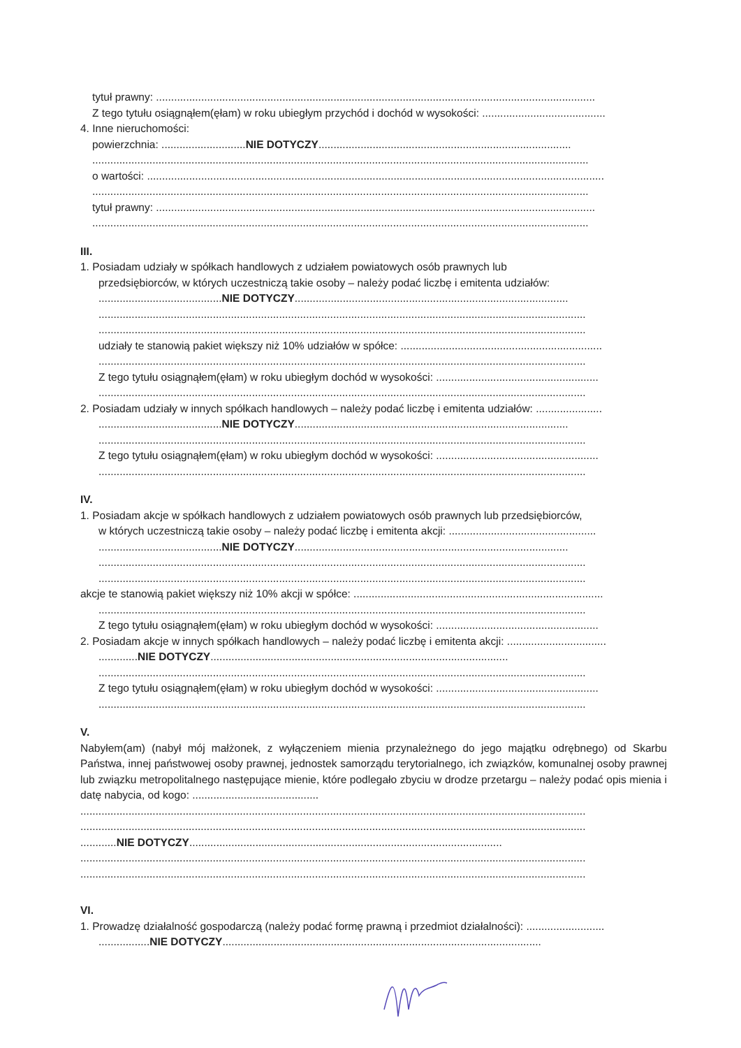tytuł prawny: ..................................................................................................................................................
Z tego tytułu osiągnąłem(ęłam) w roku ubiegłym przychód i dochód w wysokości: .........................................
4. Inne nieruchomości:
powierzchnia: ............................NIE DOTYCZY....................................................................................
.....................................................................................................................................................................
o wartości: ........................................................................................................................................................
.....................................................................................................................................................................
tytuł prawny: ..................................................................................................................................................
.....................................................................................................................................................................
III.
1. Posiadam udziały w spółkach handlowych z udziałem powiatowych osób prawnych lub
przedsiębiorców, w których uczestniczą takie osoby – należy podać liczbę i emitenta udziałów:
.........................................NIE DOTYCZY...........................................................................................
..................................................................................................................................................................
..................................................................................................................................................................
udziały te stanowią pakiet większy niż 10% udziałów w spółce: ...................................................................
..................................................................................................................................................................
Z tego tytułu osiągnąłem(ęłam) w roku ubiegłym dochód w wysokości: ......................................................
..................................................................................................................................................................
2. Posiadam udziały w innych spółkach handlowych – należy podać liczbę i emitenta udziałów: ......................
.........................................NIE DOTYCZY...........................................................................................
..................................................................................................................................................................
Z tego tytułu osiągnąłem(ęłam) w roku ubiegłym dochód w wysokości: ......................................................
..................................................................................................................................................................
IV.
1. Posiadam akcje w spółkach handlowych z udziałem powiatowych osób prawnych lub przedsiębiorców,
w których uczestniczą takie osoby – należy podać liczbę i emitenta akcji: .................................................
.........................................NIE DOTYCZY...........................................................................................
..................................................................................................................................................................
..................................................................................................................................................................
akcje te stanowią pakiet większy niż 10% akcji w spółce: ...................................................................................
..................................................................................................................................................................
Z tego tytułu osiągnąłem(ęłam) w roku ubiegłym dochód w wysokości: ......................................................
2. Posiadam akcje w innych spółkach handlowych – należy podać liczbę i emitenta akcji: .................................
.............NIE DOTYCZY...................................................................................................
..................................................................................................................................................................
Z tego tytułu osiągnąłem(ęłam) w roku ubiegłym dochód w wysokości: ......................................................
..................................................................................................................................................................
V.
Nabyłem(am) (nabył mój małżonek, z wyłączeniem mienia przynależnego do jego majątku odrębnego) od Skarbu Państwa, innej państwowej osoby prawnej, jednostek samorządu terytorialnego, ich związków, komunalnej osoby prawnej lub związku metropolitalnego następujące mienie, które podlegało zbyciu w drodze przetargu – należy podać opis mienia i datę nabycia, od kogo: ..........................................
........................................................................................................................................................................
........................................................................................................................................................................
............NIE DOTYCZY........................................................................................................
........................................................................................................................................................................
........................................................................................................................................................................
VI.
1. Prowadzę działalność gospodarczą (należy podać formę prawną i przedmiot działalności): ..........................
.................NIE DOTYCZY..........................................................................................................